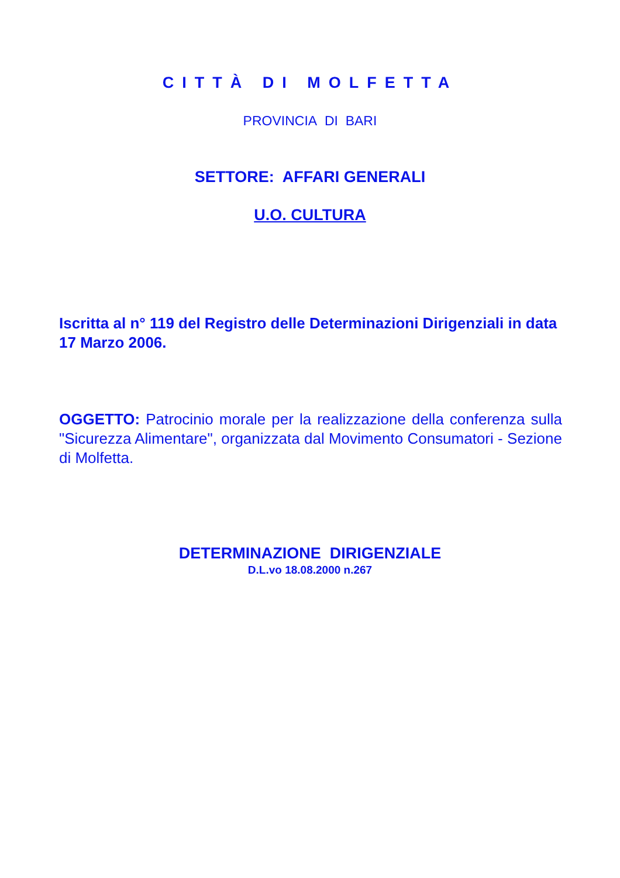CITTÀ DI MOLFETTA
PROVINCIA DI BARI
SETTORE: AFFARI GENERALI
U.O. CULTURA
Iscritta al n° 119 del Registro delle Determinazioni Dirigenziali in data 17 Marzo 2006.
OGGETTO: Patrocinio morale per la realizzazione della conferenza sulla "Sicurezza Alimentare", organizzata dal Movimento Consumatori - Sezione di Molfetta.
DETERMINAZIONE DIRIGENZIALE
D.L.vo 18.08.2000 n.267